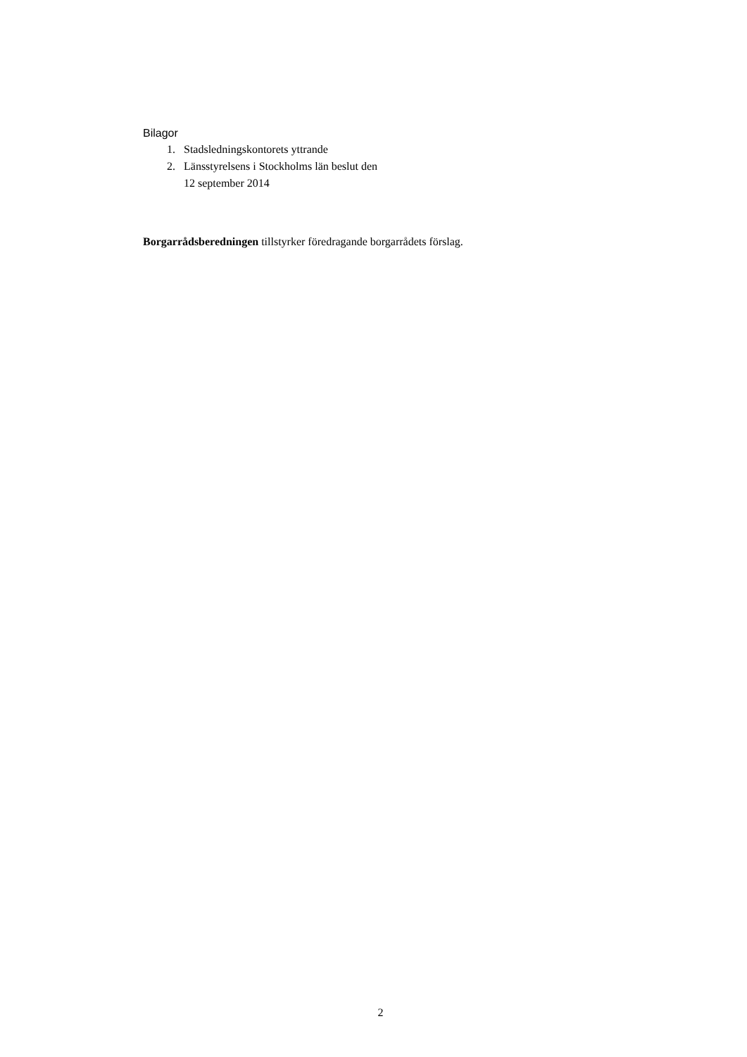Bilagor
1. Stadsledningskontorets yttrande
2. Länsstyrelsens i Stockholms län beslut den
12 september 2014
Borgarrådsberedningen tillstyrker föredragande borgarrådets förslag.
2